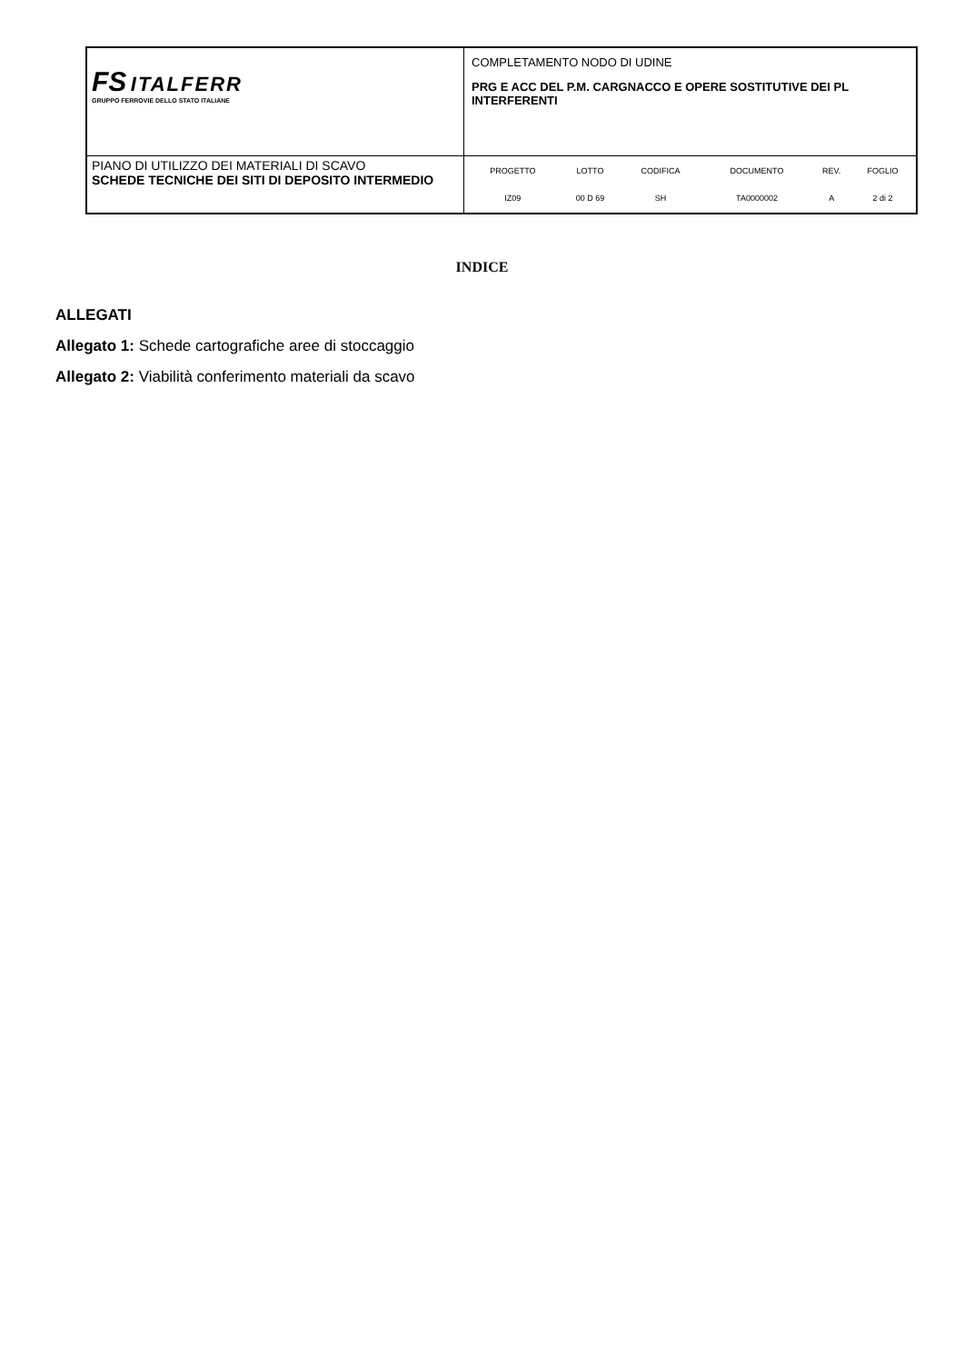| FS ITALFERR GRUPPO FERROVIE DELLO STATO ITALIANE | COMPLETAMENTO NODO DI UDINE PRG E ACC DEL P.M. CARGNACCO E OPERE SOSTITUTIVE DEI PL INTERFERENTI |
| PIANO DI UTILIZZO DEI MATERIALI DI SCAVO SCHEDE TECNICHE DEI SITI DI DEPOSITO INTERMEDIO | / PROGETTO / LOTTO / CODIFICA / DOCUMENTO / REV. / FOGLIO / / IZ09 / 00 D 69 / SH / TA0000002 / A / 2 di 2 / |
INDICE
ALLEGATI
Allegato 1: Schede cartografiche aree di stoccaggio
Allegato 2: Viabilità conferimento materiali da scavo